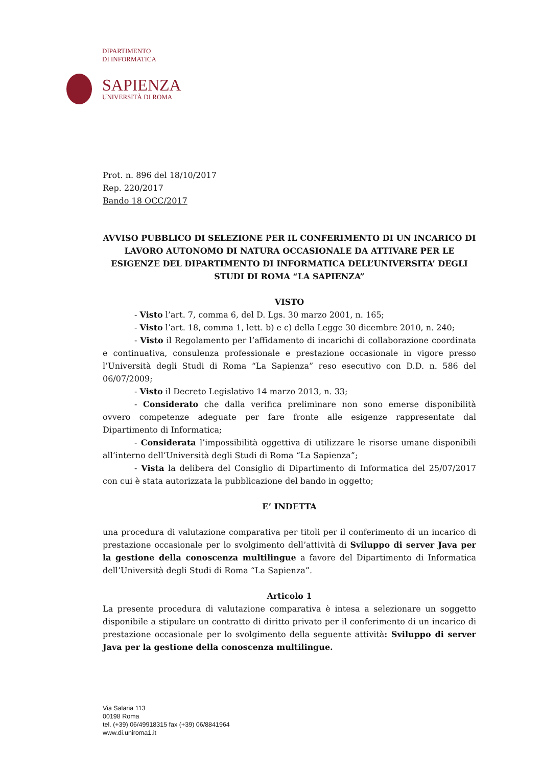DIPARTIMENTO
DI INFORMATICA
SAPIENZA
UNIVERSITÀ DI ROMA
Prot. n. 896 del 18/10/2017
Rep. 220/2017
Bando 18 OCC/2017
AVVISO PUBBLICO DI SELEZIONE PER IL CONFERIMENTO DI UN INCARICO DI LAVORO AUTONOMO DI NATURA OCCASIONALE DA ATTIVARE PER LE ESIGENZE DEL DIPARTIMENTO DI INFORMATICA DELL’UNIVERSITA’ DEGLI STUDI DI ROMA “LA SAPIENZA”
VISTO
- Visto l’art. 7, comma 6, del D. Lgs. 30 marzo 2001, n. 165;
- Visto l’art. 18, comma 1, lett. b) e c) della Legge 30 dicembre 2010, n. 240;
- Visto il Regolamento per l’affidamento di incarichi di collaborazione coordinata e continuativa, consulenza professionale e prestazione occasionale in vigore presso l’Università degli Studi di Roma “La Sapienza” reso esecutivo con D.D. n. 586 del 06/07/2009;
- Visto il Decreto Legislativo 14 marzo 2013, n. 33;
- Considerato che dalla verifica preliminare non sono emerse disponibilità ovvero competenze adeguate per fare fronte alle esigenze rappresentate dal Dipartimento di Informatica;
- Considerata l’impossibilità oggettiva di utilizzare le risorse umane disponibili all’interno dell’Università degli Studi di Roma “La Sapienza”;
- Vista la delibera del Consiglio di Dipartimento di Informatica del 25/07/2017 con cui è stata autorizzata la pubblicazione del bando in oggetto;
E’ INDETTA
una procedura di valutazione comparativa per titoli per il conferimento di un incarico di prestazione occasionale per lo svolgimento dell’attività di Sviluppo di server Java per la gestione della conoscenza multilingue a favore del Dipartimento di Informatica dell’Università degli Studi di Roma “La Sapienza”.
Articolo 1
La presente procedura di valutazione comparativa è intesa a selezionare un soggetto disponibile a stipulare un contratto di diritto privato per il conferimento di un incarico di prestazione occasionale per lo svolgimento della seguente attività: Sviluppo di server Java per la gestione della conoscenza multilingue.
Via Salaria 113
00198 Roma
tel. (+39) 06/49918315 fax (+39) 06/8841964
www.di.uniroma1.it